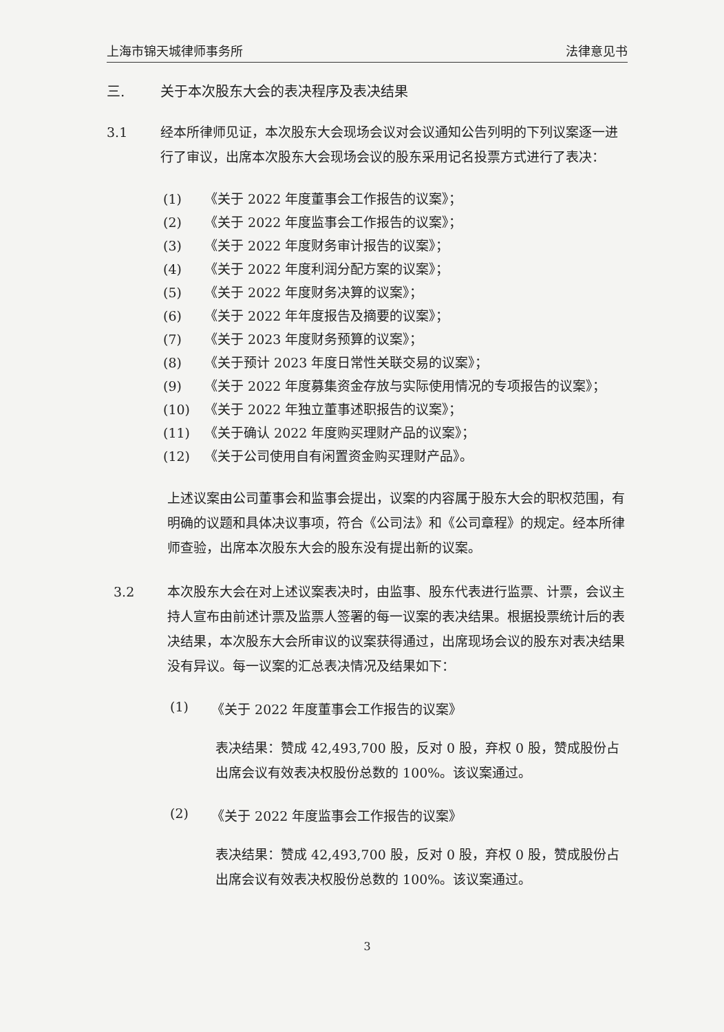上海市锦天城律师事务所 法律意见书
三. 关于本次股东大会的表决程序及表决结果
3.1 经本所律师见证，本次股东大会现场会议对会议通知公告列明的下列议案逐一进行了审议，出席本次股东大会现场会议的股东采用记名投票方式进行了表决：
(1) 《关于 2022 年度董事会工作报告的议案》；
(2) 《关于 2022 年度监事会工作报告的议案》；
(3) 《关于 2022 年度财务审计报告的议案》；
(4) 《关于 2022 年度利润分配方案的议案》；
(5) 《关于 2022 年度财务决算的议案》；
(6) 《关于 2022 年年度报告及摘要的议案》；
(7) 《关于 2023 年度财务预算的议案》；
(8) 《关于预计 2023 年度日常性关联交易的议案》；
(9) 《关于 2022 年度募集资金存放与实际使用情况的专项报告的议案》；
(10) 《关于 2022 年独立董事述职报告的议案》；
(11) 《关于确认 2022 年度购买理财产品的议案》；
(12) 《关于公司使用自有闲置资金购买理财产品》。
上述议案由公司董事会和监事会提出，议案的内容属于股东大会的职权范围，有明确的议题和具体决议事项，符合《公司法》和《公司章程》的规定。经本所律师查验，出席本次股东大会的股东没有提出新的议案。
3.2 本次股东大会在对上述议案表决时，由监事、股东代表进行监票、计票，会议主持人宣布由前述计票及监票人签署的每一议案的表决结果。根据投票统计后的表决结果，本次股东大会所审议的议案获得通过，出席现场会议的股东对表决结果没有异议。每一议案的汇总表决情况及结果如下：
(1) 《关于 2022 年度董事会工作报告的议案》
表决结果：赞成 42,493,700 股，反对 0 股，弃权 0 股，赞成股份占出席会议有效表决权股份总数的 100%。该议案通过。
(2) 《关于 2022 年度监事会工作报告的议案》
表决结果：赞成 42,493,700 股，反对 0 股，弃权 0 股，赞成股份占出席会议有效表决权股份总数的 100%。该议案通过。
3